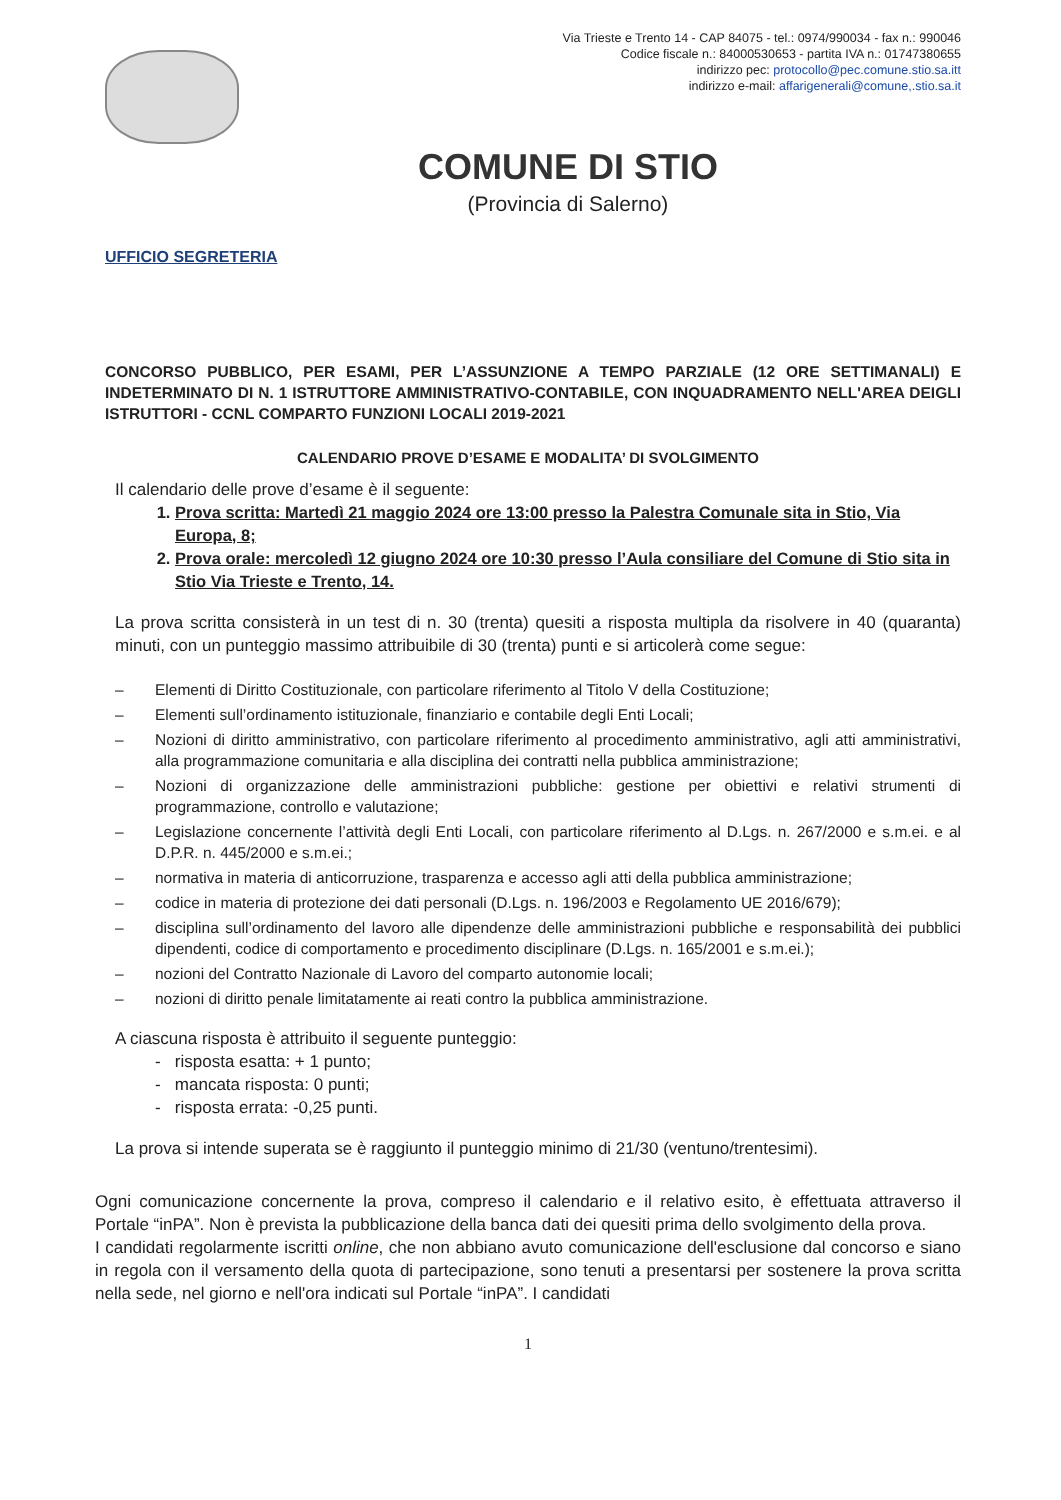Via Trieste e Trento 14 - CAP 84075 - tel.: 0974/990034 - fax n.: 990046
Codice fiscale n.: 84000530653 - partita IVA n.: 01747380655
indirizzo pec: protocollo@pec.comune.stio.sa.itt
indirizzo e-mail: affarigenerali@comune,.stio.sa.it
COMUNE DI STIO
(Provincia di Salerno)
UFFICIO SEGRETERIA
CONCORSO PUBBLICO, PER ESAMI, PER L’ASSUNZIONE A TEMPO PARZIALE (12 ORE SETTIMANALI) E INDETERMINATO DI N. 1 ISTRUTTORE AMMINISTRATIVO-CONTABILE, CON INQUADRAMENTO NELL'AREA DEIGLI ISTRUTTORI - CCNL COMPARTO FUNZIONI LOCALI 2019-2021
CALENDARIO PROVE D’ESAME E MODALITA’ DI SVOLGIMENTO
Il calendario delle prove d’esame è il seguente:
1. Prova scritta: Martedì 21 maggio 2024 ore 13:00 presso la Palestra Comunale sita in Stio, Via Europa, 8;
2. Prova orale: mercoledì 12 giugno 2024 ore 10:30 presso l’Aula consiliare del Comune di Stio sita in Stio Via Trieste e Trento, 14.
La prova scritta consisterà in un test di n. 30 (trenta) quesiti a risposta multipla da risolvere in 40 (quaranta) minuti, con un punteggio massimo attribuibile di 30 (trenta) punti e si articolerà come segue:
– Elementi di Diritto Costituzionale, con particolare riferimento al Titolo V della Costituzione;
– Elementi sull’ordinamento istituzionale, finanziario e contabile degli Enti Locali;
– Nozioni di diritto amministrativo, con particolare riferimento al procedimento amministrativo, agli atti amministrativi, alla programmazione comunitaria e alla disciplina dei contratti nella pubblica amministrazione;
– Nozioni di organizzazione delle amministrazioni pubbliche: gestione per obiettivi e relativi strumenti di programmazione, controllo e valutazione;
– Legislazione concernente l’attività degli Enti Locali, con particolare riferimento al D.Lgs. n. 267/2000 e s.m.ei. e al D.P.R. n. 445/2000 e s.m.ei.;
– normativa in materia di anticorruzione, trasparenza e accesso agli atti della pubblica amministrazione;
– codice in materia di protezione dei dati personali (D.Lgs. n. 196/2003 e Regolamento UE 2016/679);
– disciplina sull’ordinamento del lavoro alle dipendenze delle amministrazioni pubbliche e responsabilità dei pubblici dipendenti, codice di comportamento e procedimento disciplinare (D.Lgs. n. 165/2001 e s.m.ei.);
– nozioni del Contratto Nazionale di Lavoro del comparto autonomie locali;
– nozioni di diritto penale limitatamente ai reati contro la pubblica amministrazione.
A ciascuna risposta è attribuito il seguente punteggio:
- risposta esatta: + 1 punto;
- mancata risposta: 0 punti;
- risposta errata: -0,25 punti.
La prova si intende superata se è raggiunto il punteggio minimo di 21/30 (ventuno/trentesimi).
Ogni comunicazione concernente la prova, compreso il calendario e il relativo esito, è effettuata attraverso il Portale “inPA”. Non è prevista la pubblicazione della banca dati dei quesiti prima dello svolgimento della prova.
I candidati regolarmente iscritti online, che non abbiano avuto comunicazione dell'esclusione dal concorso e siano in regola con il versamento della quota di partecipazione, sono tenuti a presentarsi per sostenere la prova scritta nella sede, nel giorno e nell'ora indicati sul Portale “inPA”. I candidati
1